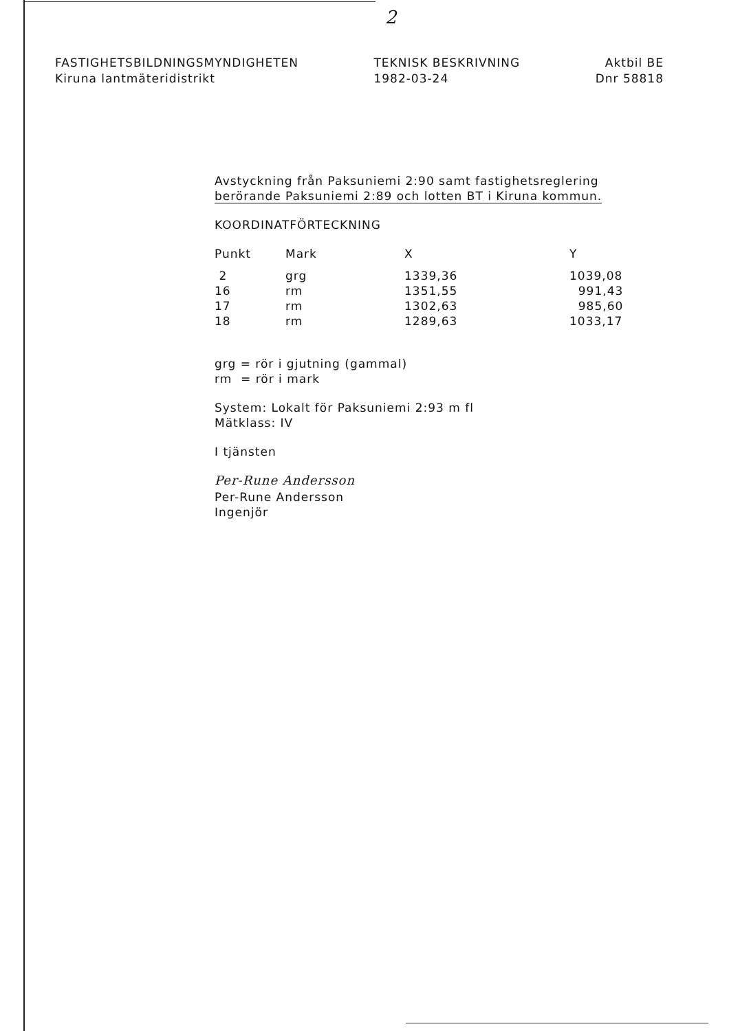2
FASTIGHETSBILDNINGSMYNDIGHETEN
Kiruna lantmäteridistrikt
TEKNISK BESKRIVNING
1982-03-24
Aktbil BE
Dnr 58818
Avstyckning från Paksuniemi 2:90 samt fastighetsreglering
berörande Paksuniemi 2:89 och lotten BT i Kiruna kommun.
KOORDINATFÖRTECKNING
| Punkt | Mark | X | Y |
| --- | --- | --- | --- |
| 2 | grg | 1339,36 | 1039,08 |
| 16 | rm | 1351,55 | 991,43 |
| 17 | rm | 1302,63 | 985,60 |
| 18 | rm | 1289,63 | 1033,17 |
grg = rör i gjutning (gammal)
rm = rör i mark
System: Lokalt för Paksuniemi 2:93 m fl
Mätklass: IV
I tjänsten
Per-Rune Andersson
Per-Rune Andersson
Ingenjör